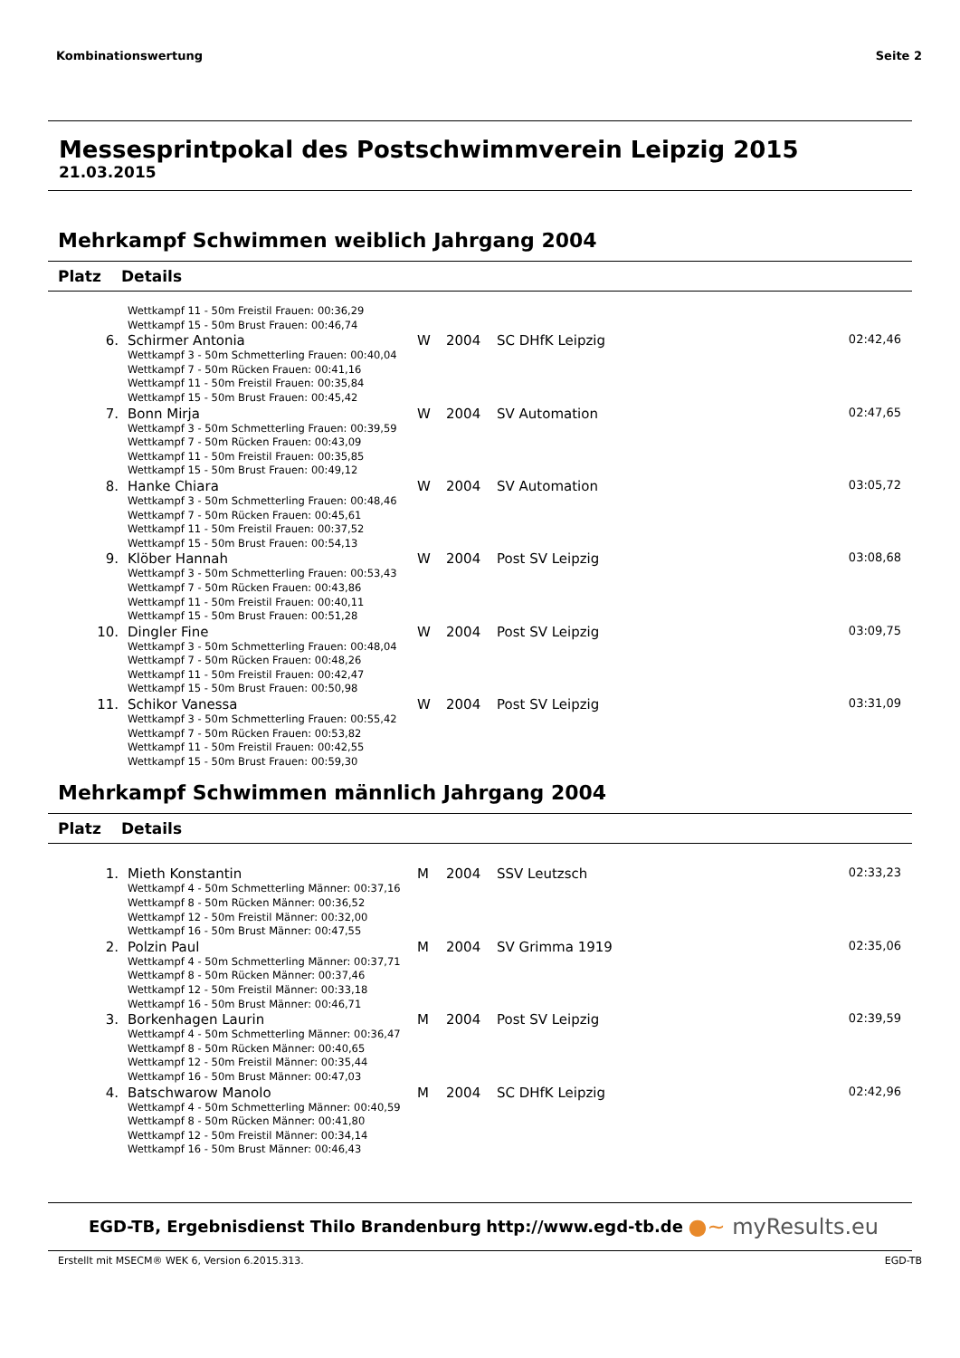Kombinationswertung Seite 2
Messesprintpokal des Postschwimmverein Leipzig 2015
21.03.2015
Mehrkampf Schwimmen weiblich Jahrgang 2004
Platz Details
| | Wettkampf 11 - 50m Freistil Frauen: 00:36,29 Wettkampf 15 - 50m Brust Frauen: 00:46,74 | | | | |
| 6. | Schirmer Antonia Wettkampf 3 - 50m Schmetterling Frauen: 00:40,04 Wettkampf 7 - 50m Rücken Frauen: 00:41,16 Wettkampf 11 - 50m Freistil Frauen: 00:35,84 Wettkampf 15 - 50m Brust Frauen: 00:45,42 | W | 2004 | SC DHfK Leipzig | 02:42,46 |
| 7. | Bonn Mirja Wettkampf 3 - 50m Schmetterling Frauen: 00:39,59 Wettkampf 7 - 50m Rücken Frauen: 00:43,09 Wettkampf 11 - 50m Freistil Frauen: 00:35,85 Wettkampf 15 - 50m Brust Frauen: 00:49,12 | W | 2004 | SV Automation | 02:47,65 |
| 8. | Hanke Chiara Wettkampf 3 - 50m Schmetterling Frauen: 00:48,46 Wettkampf 7 - 50m Rücken Frauen: 00:45,61 Wettkampf 11 - 50m Freistil Frauen: 00:37,52 Wettkampf 15 - 50m Brust Frauen: 00:54,13 | W | 2004 | SV Automation | 03:05,72 |
| 9. | Klöber Hannah Wettkampf 3 - 50m Schmetterling Frauen: 00:53,43 Wettkampf 7 - 50m Rücken Frauen: 00:43,86 Wettkampf 11 - 50m Freistil Frauen: 00:40,11 Wettkampf 15 - 50m Brust Frauen: 00:51,28 | W | 2004 | Post SV Leipzig | 03:08,68 |
| 10. | Dingler Fine Wettkampf 3 - 50m Schmetterling Frauen: 00:48,04 Wettkampf 7 - 50m Rücken Frauen: 00:48,26 Wettkampf 11 - 50m Freistil Frauen: 00:42,47 Wettkampf 15 - 50m Brust Frauen: 00:50,98 | W | 2004 | Post SV Leipzig | 03:09,75 |
| 11. | Schikor Vanessa Wettkampf 3 - 50m Schmetterling Frauen: 00:55,42 Wettkampf 7 - 50m Rücken Frauen: 00:53,82 Wettkampf 11 - 50m Freistil Frauen: 00:42,55 Wettkampf 15 - 50m Brust Frauen: 00:59,30 | W | 2004 | Post SV Leipzig | 03:31,09 |
Mehrkampf Schwimmen männlich Jahrgang 2004
Platz Details
| 1. | Mieth Konstantin Wettkampf 4 - 50m Schmetterling Männer: 00:37,16 Wettkampf 8 - 50m Rücken Männer: 00:36,52 Wettkampf 12 - 50m Freistil Männer: 00:32,00 Wettkampf 16 - 50m Brust Männer: 00:47,55 | M | 2004 | SSV Leutzsch | 02:33,23 |
| 2. | Polzin Paul Wettkampf 4 - 50m Schmetterling Männer: 00:37,71 Wettkampf 8 - 50m Rücken Männer: 00:37,46 Wettkampf 12 - 50m Freistil Männer: 00:33,18 Wettkampf 16 - 50m Brust Männer: 00:46,71 | M | 2004 | SV Grimma 1919 | 02:35,06 |
| 3. | Borkenhagen Laurin Wettkampf 4 - 50m Schmetterling Männer: 00:36,47 Wettkampf 8 - 50m Rücken Männer: 00:40,65 Wettkampf 12 - 50m Freistil Männer: 00:35,44 Wettkampf 16 - 50m Brust Männer: 00:47,03 | M | 2004 | Post SV Leipzig | 02:39,59 |
| 4. | Batschwarow Manolo Wettkampf 4 - 50m Schmetterling Männer: 00:40,59 Wettkampf 8 - 50m Rücken Männer: 00:41,80 Wettkampf 12 - 50m Freistil Männer: 00:34,14 Wettkampf 16 - 50m Brust Männer: 00:46,43 | M | 2004 | SC DHfK Leipzig | 02:42,96 |
EGD-TB, Ergebnisdienst Thilo Brandenburg http://www.egd-tb.de ●~ myResults.eu
Erstellt mit MSECM® WEK 6, Version 6.2015.313. EGD-TB